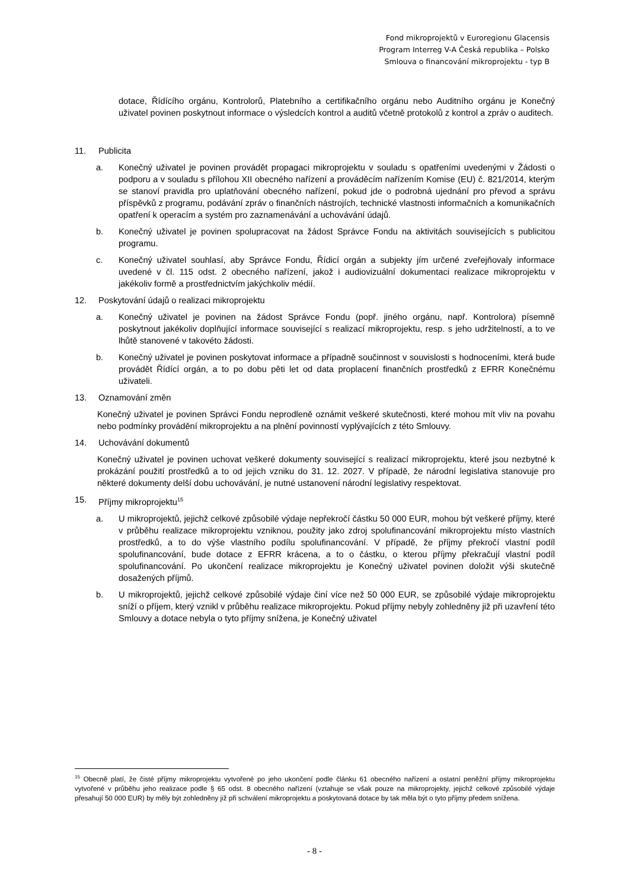Fond mikroprojektů v Euroregionu Glacensis
Program Interreg V-A Česká republika – Polsko
Smlouva o financování mikroprojektu - typ B
dotace, Řídícího orgánu, Kontrolorů, Platebního a certifikačního orgánu nebo Auditního orgánu je Konečný uživatel povinen poskytnout informace o výsledcích kontrol a auditů včetně protokolů z kontrol a zpráv o auditech.
11. Publicita
a. Konečný uživatel je povinen provádět propagaci mikroprojektu v souladu s opatřeními uvedenými v Žádosti o podporu a v souladu s přílohou XII obecného nařízení a prováděcím nařízením Komise (EU) č. 821/2014, kterým se stanoví pravidla pro uplatňování obecného nařízení, pokud jde o podrobná ujednání pro převod a správu příspěvků z programu, podávání zpráv o finančních nástrojích, technické vlastnosti informačních a komunikačních opatření k operacím a systém pro zaznamenávání a uchovávání údajů.
b. Konečný uživatel je povinen spolupracovat na žádost Správce Fondu na aktivitách souvisejících s publicitou programu.
c. Konečný uživatel souhlasí, aby Správce Fondu, Řídicí orgán a subjekty jím určené zveřejňovaly informace uvedené v čl. 115 odst. 2 obecného nařízení, jakož i audiovizuální dokumentaci realizace mikroprojektu v jakékoliv formě a prostřednictvím jakýchkoliv médií.
12. Poskytování údajů o realizaci mikroprojektu
a. Konečný uživatel je povinen na žádost Správce Fondu (popř. jiného orgánu, např. Kontrolora) písemně poskytnout jakékoliv doplňující informace související s realizací mikroprojektu, resp. s jeho udržitelností, a to ve lhůtě stanovené v takovéto žádosti.
b. Konečný uživatel je povinen poskytovat informace a případně součinnost v souvislosti s hodnoceními, která bude provádět Řídící orgán, a to po dobu pěti let od data proplacení finančních prostředků z EFRR Konečnému uživateli.
13. Oznamování změn
Konečný uživatel je povinen Správci Fondu neprodleně oznámit veškeré skutečnosti, které mohou mít vliv na povahu nebo podmínky provádění mikroprojektu a na plnění povinností vyplývajících z této Smlouvy.
14. Uchovávání dokumentů
Konečný uživatel je povinen uchovat veškeré dokumenty související s realizací mikroprojektu, které jsou nezbytné k prokázání použití prostředků a to od jejich vzniku do 31. 12. 2027. V případě, že národní legislativa stanovuje pro některé dokumenty delší dobu uchovávání, je nutné ustanovení národní legislativy respektovat.
15. Příjmy mikroprojektu<sup>15</sup>
a. U mikroprojektů, jejichž celkové způsobilé výdaje nepřekročí částku 50 000 EUR, mohou být veškeré příjmy, které v průběhu realizace mikroprojektu vzniknou, použity jako zdroj spolufinancování mikroprojektu místo vlastních prostředků, a to do výše vlastního podílu spolufinancování. V případě, že příjmy překročí vlastní podíl spolufinancování, bude dotace z EFRR krácena, a to o částku, o kterou příjmy překračují vlastní podíl spolufinancování. Po ukončení realizace mikroprojektu je Konečný uživatel povinen doložit výši skutečně dosažených příjmů.
b. U mikroprojektů, jejichž celkové způsobilé výdaje činí více než 50 000 EUR, se způsobilé výdaje mikroprojektu sníží o příjem, který vznikl v průběhu realizace mikroprojektu. Pokud příjmy nebyly zohledněny již při uzavření této Smlouvy a dotace nebyla o tyto příjmy snížena, je Konečný uživatel
<sup>15</sup> Obecně platí, že čisté příjmy mikroprojektu vytvořené po jeho ukončení podle článku 61 obecného nařízení a ostatní peněžní příjmy mikroprojektu vytvořené v průběhu jeho realizace podle § 65 odst. 8 obecného nařízení (vztahuje se však pouze na mikroprojekty, jejichž celkové způsobilé výdaje přesahují 50 000 EUR) by měly být zohledněny již při schválení mikroprojektu a poskytovaná dotace by tak měla být o tyto příjmy předem snížena.
- 8 -